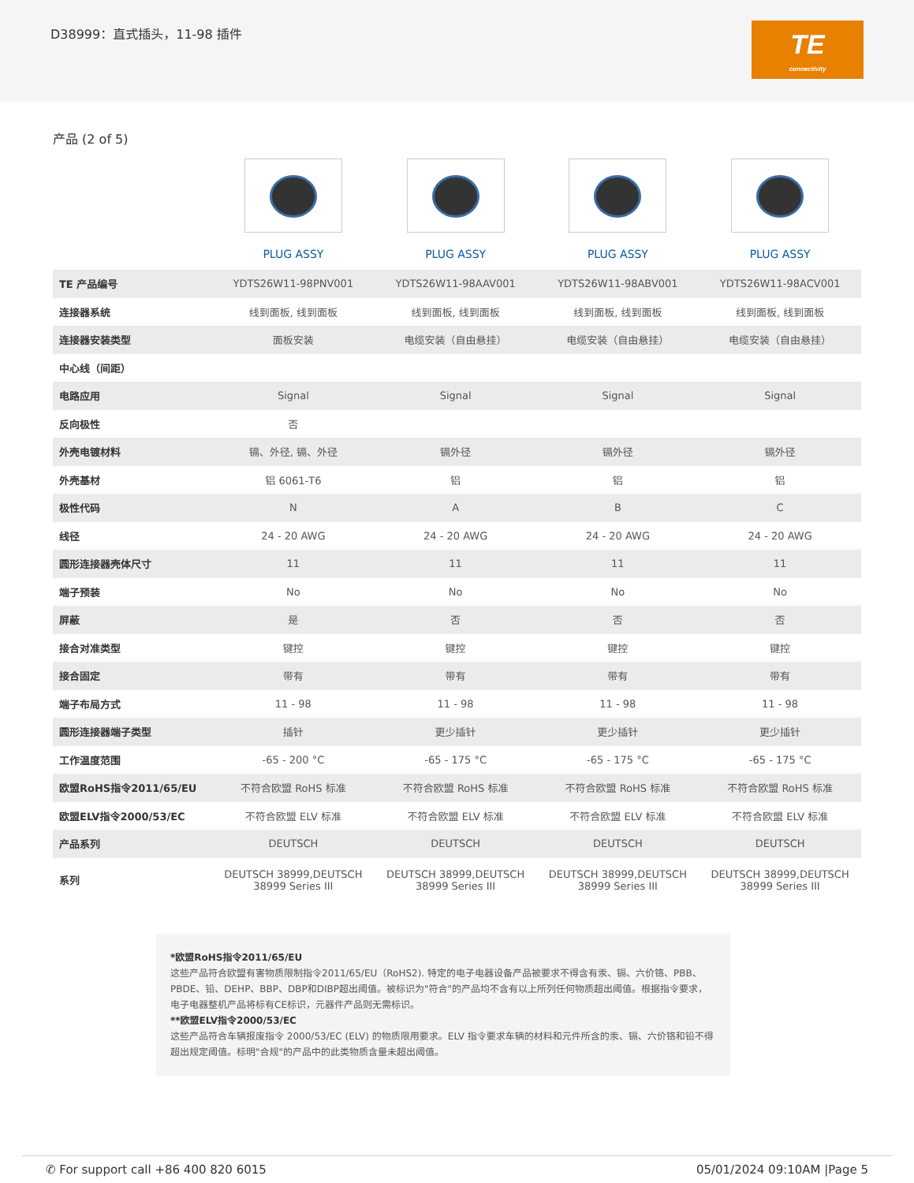D38999：直式插头，11-98 插件
TE
connectivity
产品 (2 of 5)
| | PLUG ASSY | PLUG ASSY | PLUG ASSY | PLUG ASSY |
| TE 产品编号 | YDTS26W11-98PNV001 | YDTS26W11-98AAV001 | YDTS26W11-98ABV001 | YDTS26W11-98ACV001 |
| 连接器系统 | 线到面板, 线到面板 | 线到面板, 线到面板 | 线到面板, 线到面板 | 线到面板, 线到面板 |
| 连接器安装类型 | 面板安装 | 电缆安装（自由悬挂） | 电缆安装（自由悬挂） | 电缆安装（自由悬挂） |
| 中心线（间距） | | | | |
| 电路应用 | Signal | Signal | Signal | Signal |
| 反向极性 | 否 | | | |
| 外壳电镀材料 | 镉、外径, 镉、外径 | 镉外径 | 镉外径 | 镉外径 |
| 外壳基材 | 铝 6061-T6 | 铝 | 铝 | 铝 |
| 极性代码 | N | A | B | C |
| 线径 | 24 - 20 AWG | 24 - 20 AWG | 24 - 20 AWG | 24 - 20 AWG |
| 圆形连接器壳体尺寸 | 11 | 11 | 11 | 11 |
| 端子预装 | No | No | No | No |
| 屏蔽 | 是 | 否 | 否 | 否 |
| 接合对准类型 | 键控 | 键控 | 键控 | 键控 |
| 接合固定 | 带有 | 带有 | 带有 | 带有 |
| 端子布局方式 | 11 - 98 | 11 - 98 | 11 - 98 | 11 - 98 |
| 圆形连接器端子类型 | 插针 | 更少插针 | 更少插针 | 更少插针 |
| 工作温度范围 | -65 - 200 °C | -65 - 175 °C | -65 - 175 °C | -65 - 175 °C |
| 欧盟RoHS指令2011/65/EU | 不符合欧盟 RoHS 标准 | 不符合欧盟 RoHS 标准 | 不符合欧盟 RoHS 标准 | 不符合欧盟 RoHS 标准 |
| 欧盟ELV指令2000/53/EC | 不符合欧盟 ELV 标准 | 不符合欧盟 ELV 标准 | 不符合欧盟 ELV 标准 | 不符合欧盟 ELV 标准 |
| 产品系列 | DEUTSCH | DEUTSCH | DEUTSCH | DEUTSCH |
| 系列 | DEUTSCH 38999,DEUTSCH 38999 Series III | DEUTSCH 38999,DEUTSCH 38999 Series III | DEUTSCH 38999,DEUTSCH 38999 Series III | DEUTSCH 38999,DEUTSCH 38999 Series III |
*欧盟RoHS指令2011/65/EU
这些产品符合欧盟有害物质限制指令2011/65/EU（RoHS2). 特定的电子电器设备产品被要求不得含有汞、镉、六价铬、PBB、PBDE、铅、DEHP、BBP、DBP和DIBP超出阈值。被标识为"符合"的产品均不含有以上所列任何物质超出阈值。根据指令要求，电子电器整机产品将标有CE标识，元器件产品则无需标识。
**欧盟ELV指令2000/53/EC
这些产品符合车辆报废指令 2000/53/EC (ELV) 的物质限用要求。ELV 指令要求车辆的材料和元件所含的汞、镉、六价铬和铅不得超出规定阈值。标明"合规"的产品中的此类物质含量未超出阈值。
✆ For support call +86 400 820 6015 05/01/2024 09:10AM |Page 5